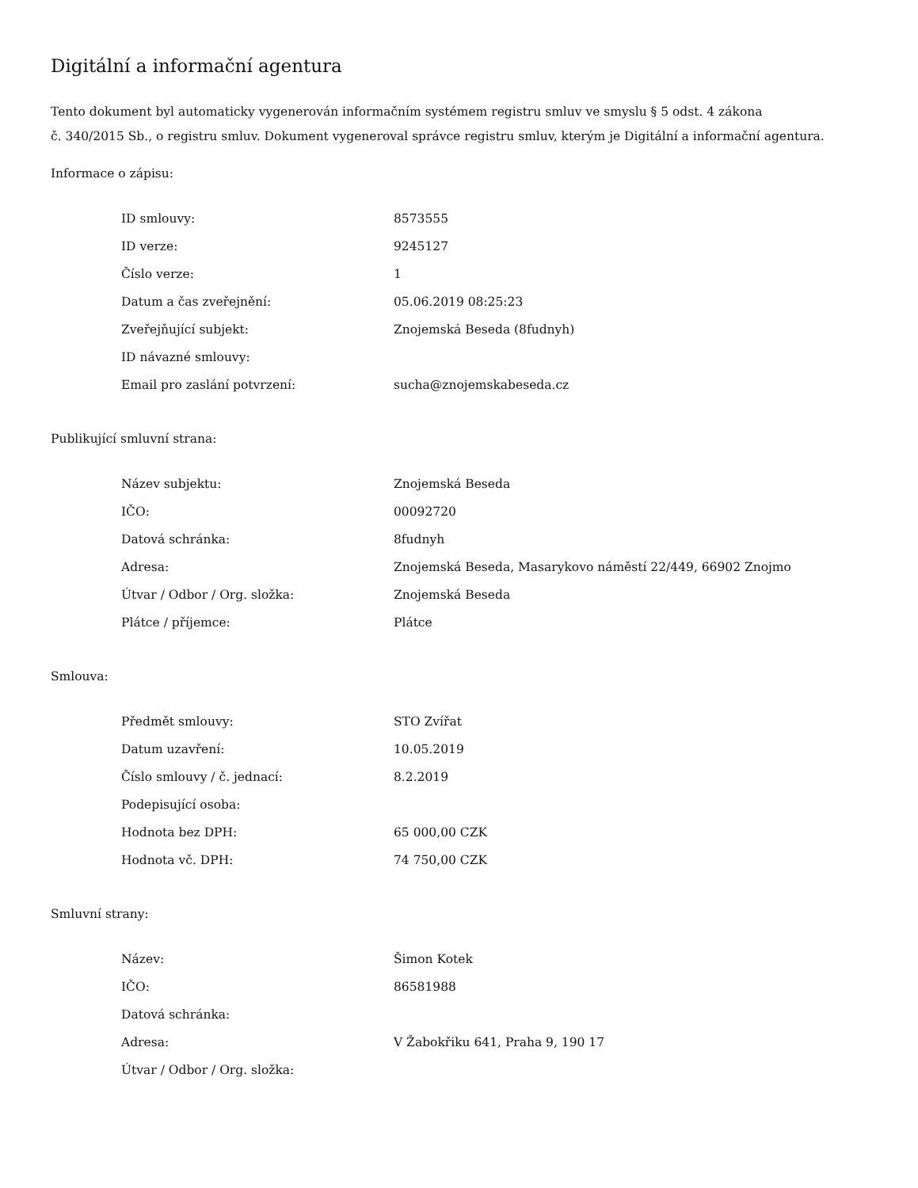Digitální a informační agentura
Tento dokument byl automaticky vygenerován informačním systémem registru smluv ve smyslu § 5 odst. 4 zákona
č. 340/2015 Sb., o registru smluv. Dokument vygeneroval správce registru smluv, kterým je Digitální a informační agentura.
Informace o zápisu:
| ID smlouvy: | 8573555 |
| ID verze: | 9245127 |
| Číslo verze: | 1 |
| Datum a čas zveřejnění: | 05.06.2019 08:25:23 |
| Zveřejňující subjekt: | Znojemská Beseda (8fudnyh) |
| ID návazné smlouvy: | |
| Email pro zaslání potvrzení: | sucha@znojemskabeseda.cz |
Publikující smluvní strana:
| Název subjektu: | Znojemská Beseda |
| IČO: | 00092720 |
| Datová schránka: | 8fudnyh |
| Adresa: | Znojemská Beseda, Masarykovo náměstí 22/449, 66902 Znojmo |
| Útvar / Odbor / Org. složka: | Znojemská Beseda |
| Plátce / příjemce: | Plátce |
Smlouva:
| Předmět smlouvy: | STO Zvířat |
| Datum uzavření: | 10.05.2019 |
| Číslo smlouvy / č. jednací: | 8.2.2019 |
| Podepisující osoba: | |
| Hodnota bez DPH: | 65 000,00 CZK |
| Hodnota vč. DPH: | 74 750,00 CZK |
Smluvní strany:
| Název: | Šimon Kotek |
| IČO: | 86581988 |
| Datová schránka: | |
| Adresa: | V Žabokřiku 641, Praha 9, 190 17 |
| Útvar / Odbor / Org. složka: | |